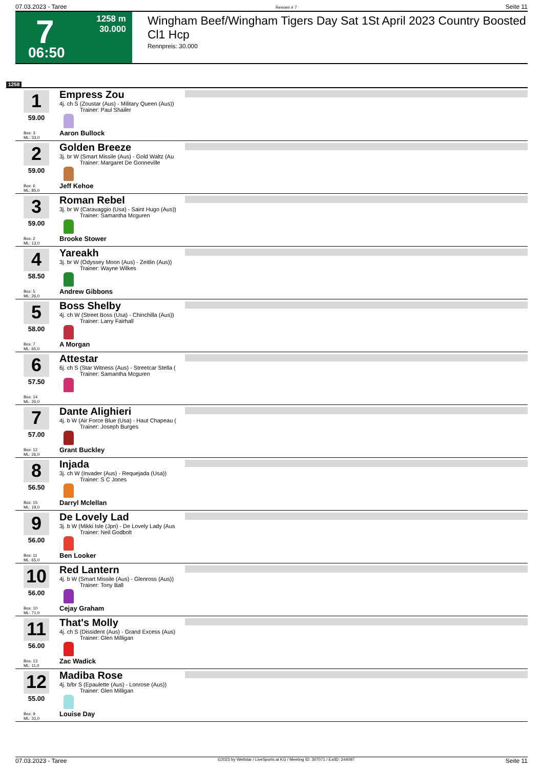07.03.2023 - Taree Rennen # 7 Seite 11
7
1258 m
30.000
06:50
Wingham Beef/Wingham Tigers Day Sat 1St April 2023 Country Boosted Cl1 Hcp
Rennpreis: 30.000
1258
1
59.00
Box: 3
ML: 33,0
Empress Zou
4j. ch S (Zoustar (Aus) - Military Queen (Aus))
Trainer: Paul Shailer
Aaron Bullock
2
59.00
Box: 6
ML: 85,0
Golden Breeze
3j. br W (Smart Missile (Aus) - Gold Waltz (Au
Trainer: Margaret De Gonneville
Jeff Kehoe
3
59.00
Box: 2
ML: 13,0
Roman Rebel
3j. br W (Caravaggio (Usa) - Saint Hugo (Aus))
Trainer: Samantha Mcguren
Brooke Stower
4
58.50
Box: 5
ML: 26,0
Yareakh
3j. br W (Odyssey Moon (Aus) - Zeitlin (Aus))
Trainer: Wayne Wilkes
Andrew Gibbons
5
58.00
Box: 7
ML: 65,0
Boss Shelby
4j. ch W (Street Boss (Usa) - Chinchilla (Aus))
Trainer: Larry Fairhall
A Morgan
6
57.50
Box: 14
ML: 26,0
Attestar
6j. ch S (Star Witness (Aus) - Streetcar Stella (
Trainer: Samantha Mcguren
7
57.00
Box: 12
ML: 26,0
Dante Alighieri
4j. b W (Air Force Blue (Usa) - Haut Chapeau (
Trainer: Joseph Burges
Grant Buckley
8
56.50
Box: 15
ML: 19,0
Injada
3j. ch W (Invader (Aus) - Requejada (Usa))
Trainer: S C Jones
Darryl Mclellan
9
56.00
Box: 11
ML: 65,0
De Lovely Lad
3j. b W (Mikki Isle (Jpn) - De Lovely Lady (Aus
Trainer: Neil Godbolt
Ben Looker
10
56.00
Box: 10
ML: 71,0
Red Lantern
4j. b W (Smart Missile (Aus) - Glenross (Aus))
Trainer: Tony Ball
Cejay Graham
11
56.00
Box: 13
ML: 11,0
That's Molly
4j. ch S (Dissident (Aus) - Grand Excess (Aus)
Trainer: Glen Milligan
Zac Wadick
12
55.00
Box: 9
ML: 31,0
Madiba Rose
4j. b/br S (Epaulette (Aus) - Lonrose (Aus))
Trainer: Glen Milligan
Louise Day
07.03.2023 - Taree ©2023 by Wettstar / LiveSports.at KG / Meeting ID: 307071 / ExtID: 244097 Seite 11